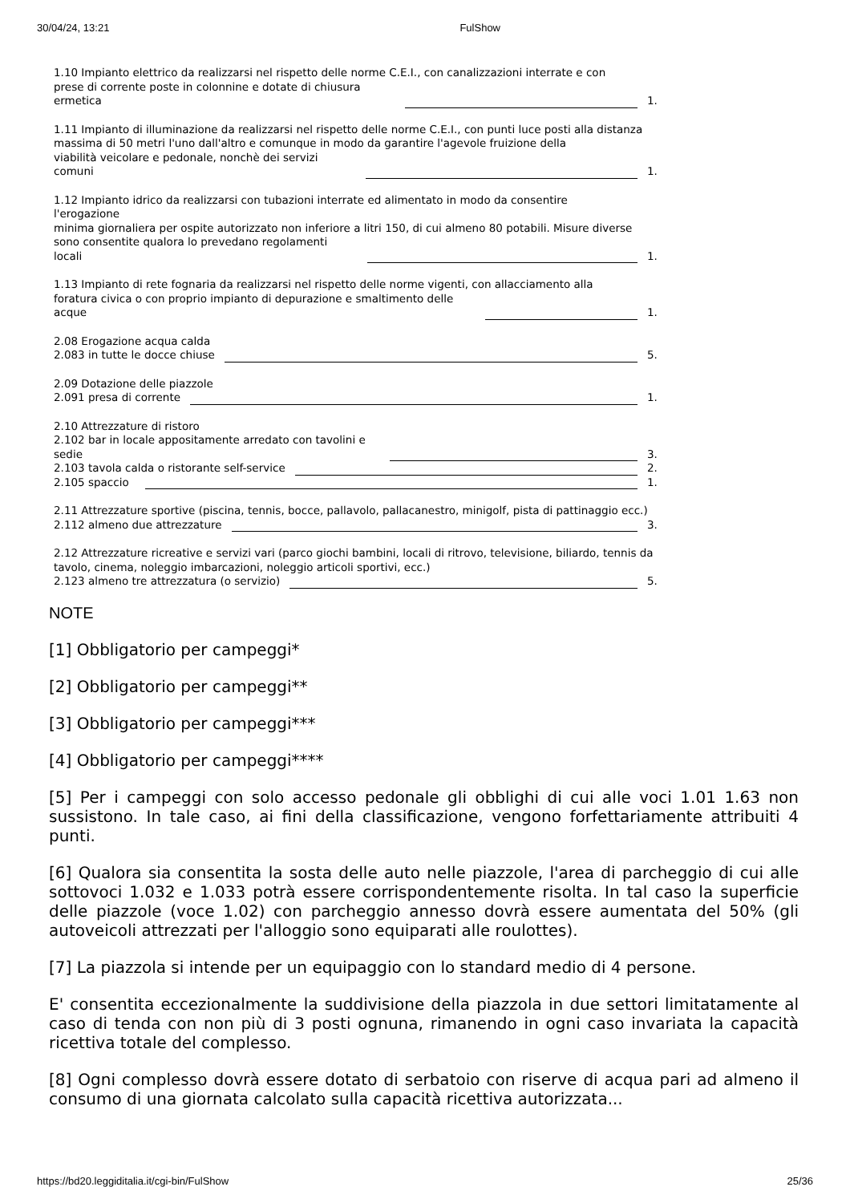30/04/24, 13:21 FulShow
1.10 Impianto elettrico da realizzarsi nel rispetto delle norme C.E.I., con canalizzazioni interrate e con
prese di corrente poste in colonnine e dotate di chiusura
ermetica 1.
1.11 Impianto di illuminazione da realizzarsi nel rispetto delle norme C.E.I., con punti luce posti alla distanza massima di 50 metri l'uno dall'altro e comunque in modo da garantire l'agevole fruizione della
viabilità veicolare e pedonale, nonchè dei servizi
comuni 1.
1.12 Impianto idrico da realizzarsi con tubazioni interrate ed alimentato in modo da consentire
l'erogazione
minima giornaliera per ospite autorizzato non inferiore a litri 150, di cui almeno 80 potabili. Misure diverse
sono consentite qualora lo prevedano regolamenti
locali 1.
1.13 Impianto di rete fognaria da realizzarsi nel rispetto delle norme vigenti, con allacciamento alla
foratura civica o con proprio impianto di depurazione e smaltimento delle
acque 1.
2.08 Erogazione acqua calda
2.083 in tutte le docce chiuse 5.
2.09 Dotazione delle piazzole
2.091 presa di corrente 1.
2.10 Attrezzature di ristoro
2.102 bar in locale appositamente arredato con tavolini e
sedie 3.
2.103 tavola calda o ristorante self-service 2.
2.105 spaccio 1.
2.11 Attrezzature sportive (piscina, tennis, bocce, pallavolo, pallacanestro, minigolf, pista di pattinaggio ecc.)
2.112 almeno due attrezzature 3.
2.12 Attrezzature ricreative e servizi vari (parco giochi bambini, locali di ritrovo, televisione, biliardo, tennis da tavolo, cinema, noleggio imbarcazioni, noleggio articoli sportivi, ecc.)
2.123 almeno tre attrezzatura (o servizio) 5.
NOTE
[1] Obbligatorio per campeggi*
[2] Obbligatorio per campeggi**
[3] Obbligatorio per campeggi***
[4] Obbligatorio per campeggi****
[5] Per i campeggi con solo accesso pedonale gli obblighi di cui alle voci 1.01 1.63 non sussistono. In tale caso, ai fini della classificazione, vengono forfettariamente attribuiti 4 punti.
[6] Qualora sia consentita la sosta delle auto nelle piazzole, l'area di parcheggio di cui alle sottovoci 1.032 e 1.033 potrà essere corrispondentemente risolta. In tal caso la superficie delle piazzole (voce 1.02) con parcheggio annesso dovrà essere aumentata del 50% (gli autoveicoli attrezzati per l'alloggio sono equiparati alle roulottes).
[7] La piazzola si intende per un equipaggio con lo standard medio di 4 persone.
E' consentita eccezionalmente la suddivisione della piazzola in due settori limitatamente al caso di tenda con non più di 3 posti ognuna, rimanendo in ogni caso invariata la capacità ricettiva totale del complesso.
[8] Ogni complesso dovrà essere dotato di serbatoio con riserve di acqua pari ad almeno il consumo di una giornata calcolato sulla capacità ricettiva autorizzata...
https://bd20.leggiditalia.it/cgi-bin/FulShow 25/36